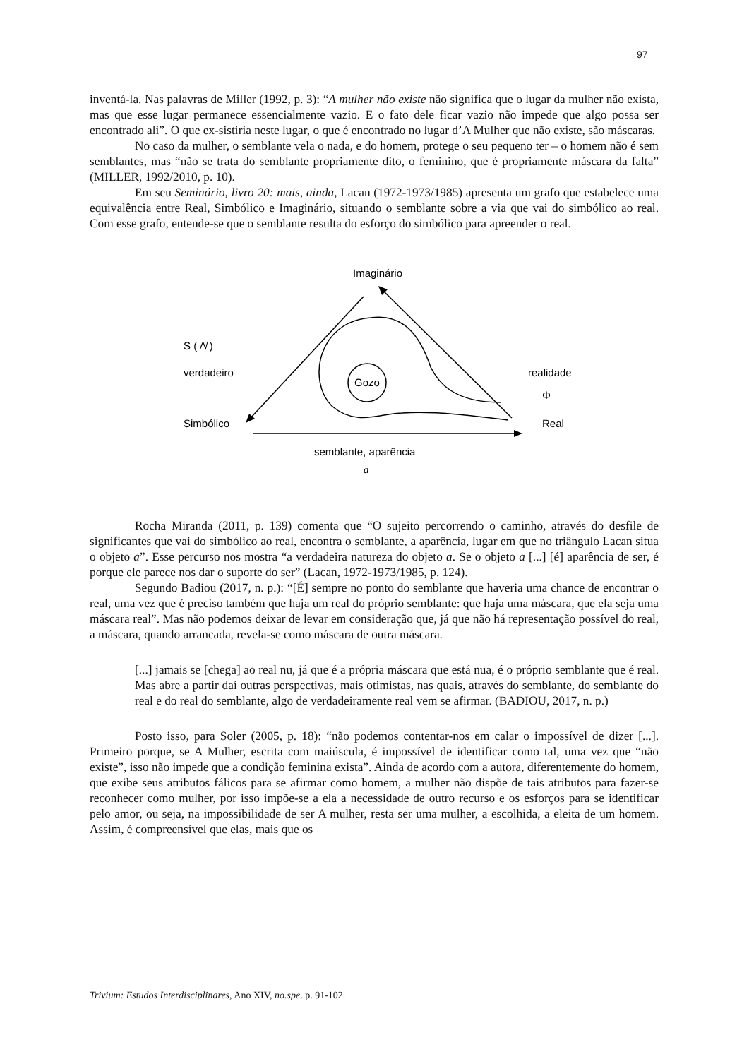97
inventá-la. Nas palavras de Miller (1992, p. 3): “A mulher não existe não significa que o lugar da mulher não exista, mas que esse lugar permanece essencialmente vazio. E o fato dele ficar vazio não impede que algo possa ser encontrado ali”. O que ex-sistiria neste lugar, o que é encontrado no lugar d’A Mulher que não existe, são máscaras.
No caso da mulher, o semblante vela o nada, e do homem, protege o seu pequeno ter – o homem não é sem semblantes, mas “não se trata do semblante propriamente dito, o feminino, que é propriamente máscara da falta” (MILLER, 1992/2010, p. 10).
Em seu Seminário, livro 20: mais, ainda, Lacan (1972-1973/1985) apresenta um grafo que estabelece uma equivalência entre Real, Simbólico e Imaginário, situando o semblante sobre a via que vai do simbólico ao real. Com esse grafo, entende-se que o semblante resulta do esforço do simbólico para apreender o real.
Imaginário
S ( A̸ )
verdadeiro
Simbólico
realidade
Φ
Real
semblante, aparência
a
Gozo
Rocha Miranda (2011, p. 139) comenta que “O sujeito percorrendo o caminho, através do desfile de significantes que vai do simbólico ao real, encontra o semblante, a aparência, lugar em que no triângulo Lacan situa o objeto a”. Esse percurso nos mostra “a verdadeira natureza do objeto a. Se o objeto a [...] [é] aparência de ser, é porque ele parece nos dar o suporte do ser” (Lacan, 1972-1973/1985, p. 124).
Segundo Badiou (2017, n. p.): “[É] sempre no ponto do semblante que haveria uma chance de encontrar o real, uma vez que é preciso também que haja um real do próprio semblante: que haja uma máscara, que ela seja uma máscara real”. Mas não podemos deixar de levar em consideração que, já que não há representação possível do real, a máscara, quando arrancada, revela-se como máscara de outra máscara.
[...] jamais se [chega] ao real nu, já que é a própria máscara que está nua, é o próprio semblante que é real. Mas abre a partir daí outras perspectivas, mais otimistas, nas quais, através do semblante, do semblante do real e do real do semblante, algo de verdadeiramente real vem se afirmar. (BADIOU, 2017, n. p.)
Posto isso, para Soler (2005, p. 18): “não podemos contentar-nos em calar o impossível de dizer [...]. Primeiro porque, se A Mulher, escrita com maiúscula, é impossível de identificar como tal, uma vez que “não existe”, isso não impede que a condição feminina exista”. Ainda de acordo com a autora, diferentemente do homem, que exibe seus atributos fálicos para se afirmar como homem, a mulher não dispõe de tais atributos para fazer-se reconhecer como mulher, por isso impõe-se a ela a necessidade de outro recurso e os esforços para se identificar pelo amor, ou seja, na impossibilidade de ser A mulher, resta ser uma mulher, a escolhida, a eleita de um homem. Assim, é compreensível que elas, mais que os
Trivium: Estudos Interdisciplinares, Ano XIV, no.spe. p. 91-102.